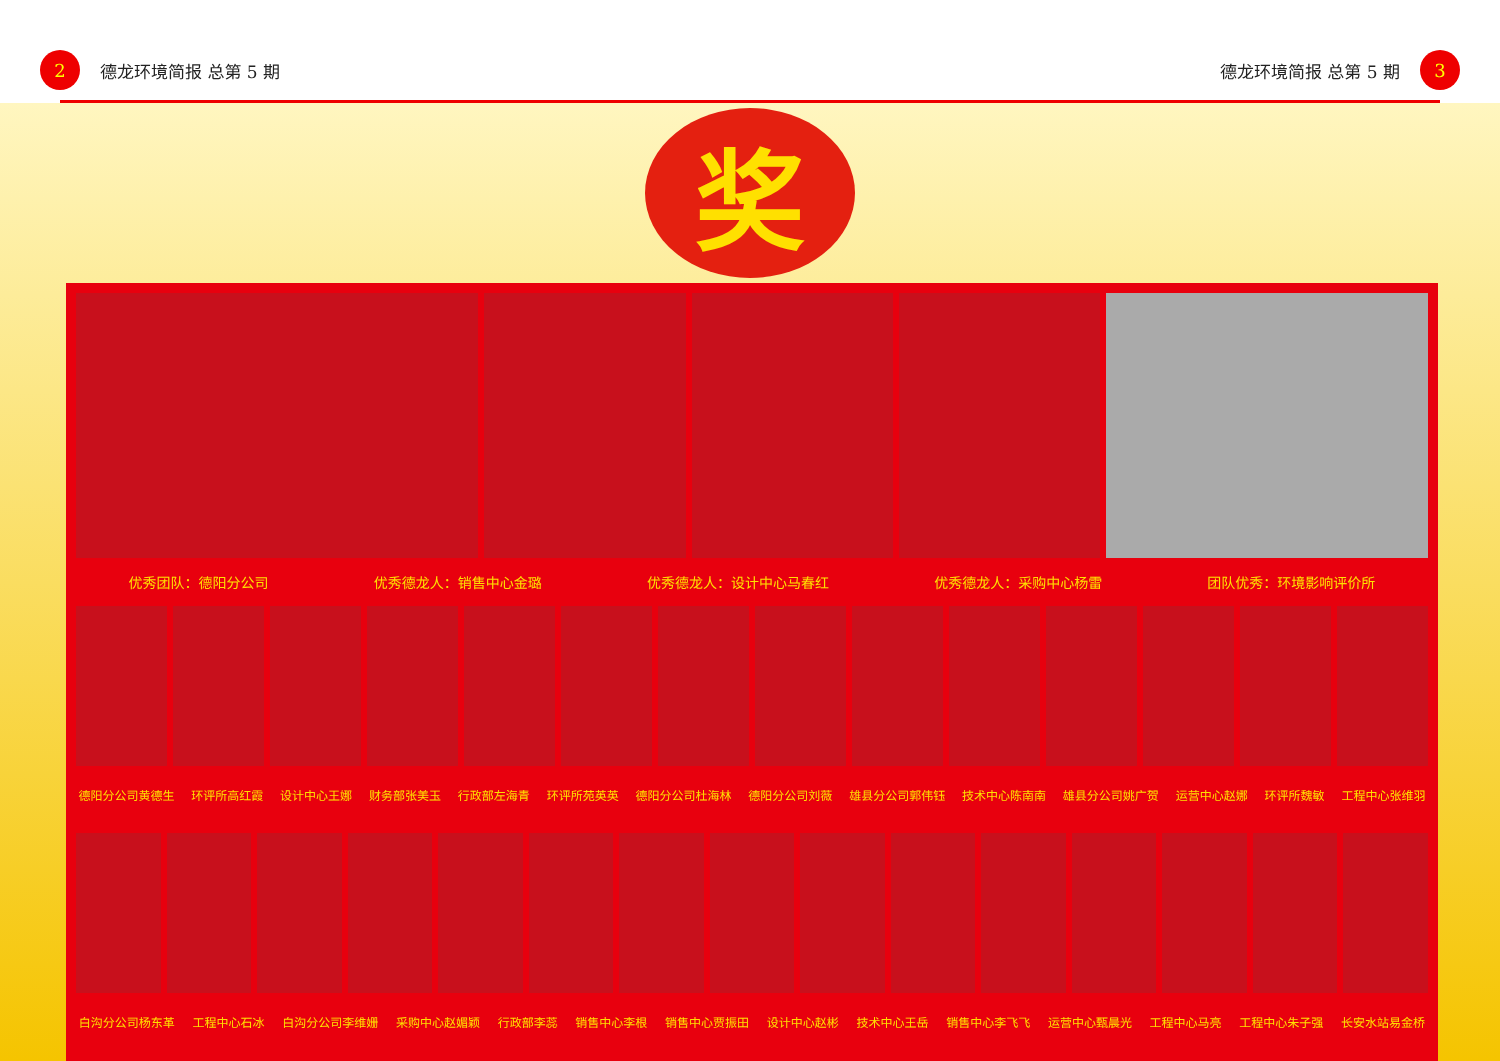2 德龙环境简报 总第 5 期
德龙环境简报 总第 5 期 3
奖
优秀团队：德阳分公司 优秀德龙人：销售中心金璐 优秀德龙人：设计中心马春红 优秀德龙人：采购中心杨雷 团队优秀：环境影响评价所
德阳分公司黄德生 环评所高红霞 设计中心王娜 财务部张美玉 行政部左海青 环评所苑英英 德阳分公司杜海林 德阳分公司刘薇 雄县分公司郭伟钰 技术中心陈南南 雄县分公司姚广贺 运营中心赵娜 环评所魏敏 工程中心张维羽
白沟分公司杨东革 工程中心石冰 白沟分公司李维姗 采购中心赵媚颖 行政部李蕊 销售中心李根 销售中心贾振田 设计中心赵彬 技术中心王岳 销售中心李飞飞 运营中心甄晨光 工程中心马亮 工程中心朱子强 长安水站易金桥